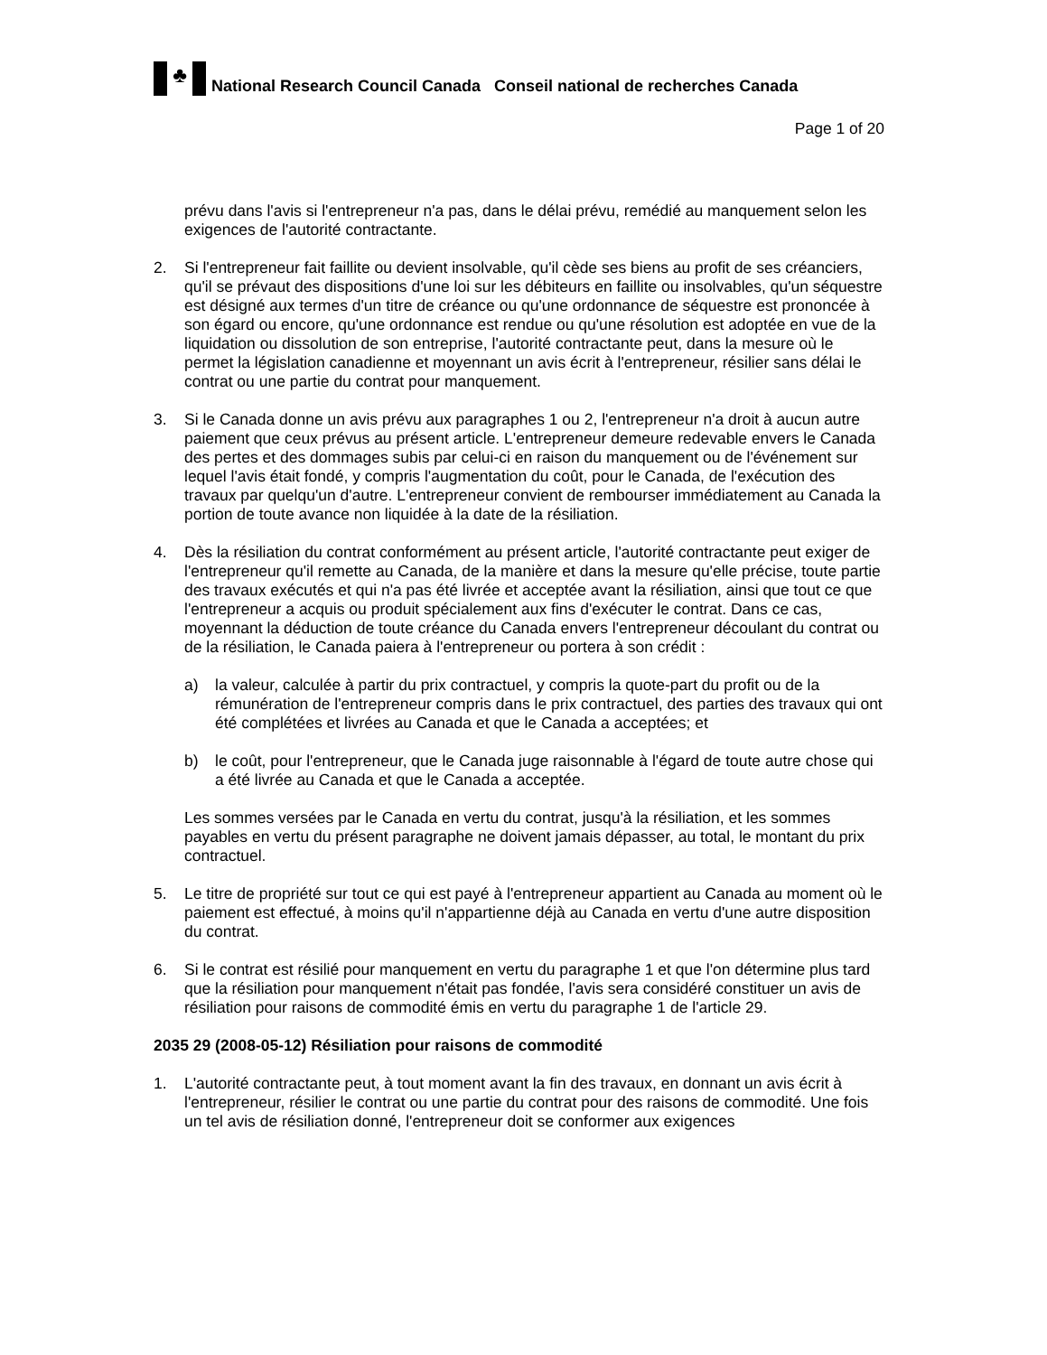♣
National Research Council Canada Conseil national de recherches Canada
Page 1 of 20
prévu dans l'avis si l'entrepreneur n'a pas, dans le délai prévu, remédié au manquement selon les exigences de l'autorité contractante.
2. Si l'entrepreneur fait faillite ou devient insolvable, qu'il cède ses biens au profit de ses créanciers, qu'il se prévaut des dispositions d'une loi sur les débiteurs en faillite ou insolvables, qu'un séquestre est désigné aux termes d'un titre de créance ou qu'une ordonnance de séquestre est prononcée à son égard ou encore, qu'une ordonnance est rendue ou qu'une résolution est adoptée en vue de la liquidation ou dissolution de son entreprise, l'autorité contractante peut, dans la mesure où le permet la législation canadienne et moyennant un avis écrit à l'entrepreneur, résilier sans délai le contrat ou une partie du contrat pour manquement.
3. Si le Canada donne un avis prévu aux paragraphes 1 ou 2, l'entrepreneur n'a droit à aucun autre paiement que ceux prévus au présent article. L'entrepreneur demeure redevable envers le Canada des pertes et des dommages subis par celui-ci en raison du manquement ou de l'événement sur lequel l'avis était fondé, y compris l'augmentation du coût, pour le Canada, de l'exécution des travaux par quelqu'un d'autre. L'entrepreneur convient de rembourser immédiatement au Canada la portion de toute avance non liquidée à la date de la résiliation.
4. Dès la résiliation du contrat conformément au présent article, l'autorité contractante peut exiger de l'entrepreneur qu'il remette au Canada, de la manière et dans la mesure qu'elle précise, toute partie des travaux exécutés et qui n'a pas été livrée et acceptée avant la résiliation, ainsi que tout ce que l'entrepreneur a acquis ou produit spécialement aux fins d'exécuter le contrat. Dans ce cas, moyennant la déduction de toute créance du Canada envers l'entrepreneur découlant du contrat ou de la résiliation, le Canada paiera à l'entrepreneur ou portera à son crédit :
a) la valeur, calculée à partir du prix contractuel, y compris la quote-part du profit ou de la rémunération de l'entrepreneur compris dans le prix contractuel, des parties des travaux qui ont été complétées et livrées au Canada et que le Canada a acceptées; et
b) le coût, pour l'entrepreneur, que le Canada juge raisonnable à l'égard de toute autre chose qui a été livrée au Canada et que le Canada a acceptée.
Les sommes versées par le Canada en vertu du contrat, jusqu'à la résiliation, et les sommes payables en vertu du présent paragraphe ne doivent jamais dépasser, au total, le montant du prix contractuel.
5. Le titre de propriété sur tout ce qui est payé à l'entrepreneur appartient au Canada au moment où le paiement est effectué, à moins qu'il n'appartienne déjà au Canada en vertu d'une autre disposition du contrat.
6. Si le contrat est résilié pour manquement en vertu du paragraphe 1 et que l'on détermine plus tard que la résiliation pour manquement n'était pas fondée, l'avis sera considéré constituer un avis de résiliation pour raisons de commodité émis en vertu du paragraphe 1 de l'article 29.
2035 29 (2008-05-12) Résiliation pour raisons de commodité
1. L'autorité contractante peut, à tout moment avant la fin des travaux, en donnant un avis écrit à l'entrepreneur, résilier le contrat ou une partie du contrat pour des raisons de commodité. Une fois un tel avis de résiliation donné, l'entrepreneur doit se conformer aux exigences